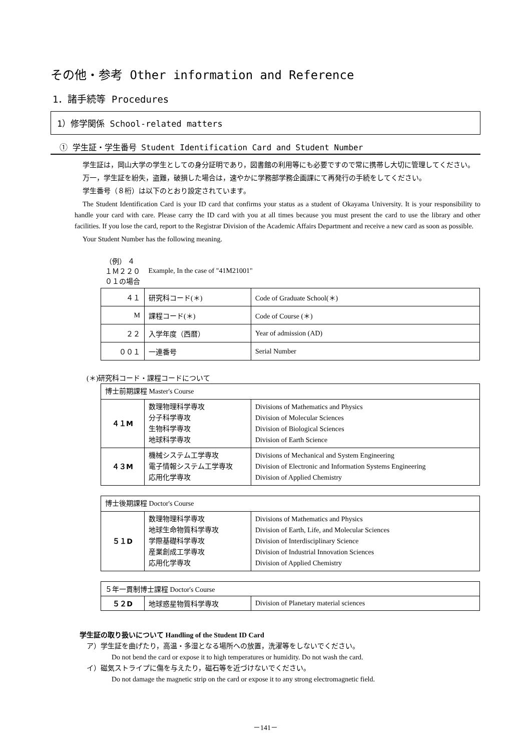その他・参考 Other information and Reference
1．諸手続等 Procedures
1）修学関係 School-related matters
① 学生証・学生番号 Student Identification Card and Student Number
学生証は，岡山大学の学生としての身分証明であり，図書館の利用等にも必要ですので常に携帯し大切に管理してください。
万一，学生証を紛失，盗難，破損した場合は，速やかに学務部学務企画課にて再発行の手続をしてください。
学生番号（８桁）は以下のとおり設定されています。
The Student Identification Card is your ID card that confirms your status as a student of Okayama University. It is your responsibility to handle your card with care. Please carry the ID card with you at all times because you must present the card to use the library and other facilities. If you lose the card, report to the Registrar Division of the Academic Affairs Department and receive a new card as soon as possible.
Your Student Number has the following meaning.
| （例） ４１Ｍ２２００１の場合 | Example, In the case of "41M21001" | |
| ４１ | 研究科コード(＊) | Code of Graduate School(＊) |
| M | 課程コード(＊) | Code of Course (＊) |
| ２２ | 入学年度（西暦） | Year of admission (AD) |
| ００１ | 一連番号 | Serial Number |
(＊)研究科コード・課程コードについて
| 博士前期課程 Master's Course | | |
| ４１M | 数理物理科学専攻 分子科学専攻 生物科学専攻 地球科学専攻 | Divisions of Mathematics and Physics Division of Molecular Sciences Division of Biological Sciences Division of Earth Science |
| ４３M | 機械システム工学専攻 電子情報システム工学専攻 応用化学専攻 | Divisions of Mechanical and System Engineering Division of Electronic and Information Systems Engineering Division of Applied Chemistry |
| 博士後期課程 Doctor's Course | | |
| ５１D | 数理物理科学専攻 地球生命物質科学専攻 学際基礎科学専攻 産業創成工学専攻 応用化学専攻 | Divisions of Mathematics and Physics Division of Earth, Life, and Molecular Sciences Division of Interdisciplinary Science Division of Industrial Innovation Sciences Division of Applied Chemistry |
| ５年一貫制博士課程 Doctor's Course | | |
| ５２D | 地球惑星物質科学専攻 | Division of Planetary material sciences |
学生証の取り扱いについて Handling of the Student ID Card
ア）学生証を曲げたり，高温・多湿となる場所への放置，洗濯等をしないでください。
Do not bend the card or expose it to high temperatures or humidity. Do not wash the card.
イ）磁気ストライプに傷を与えたり，磁石等を近づけないでください。
Do not damage the magnetic strip on the card or expose it to any strong electromagnetic field.
－141－